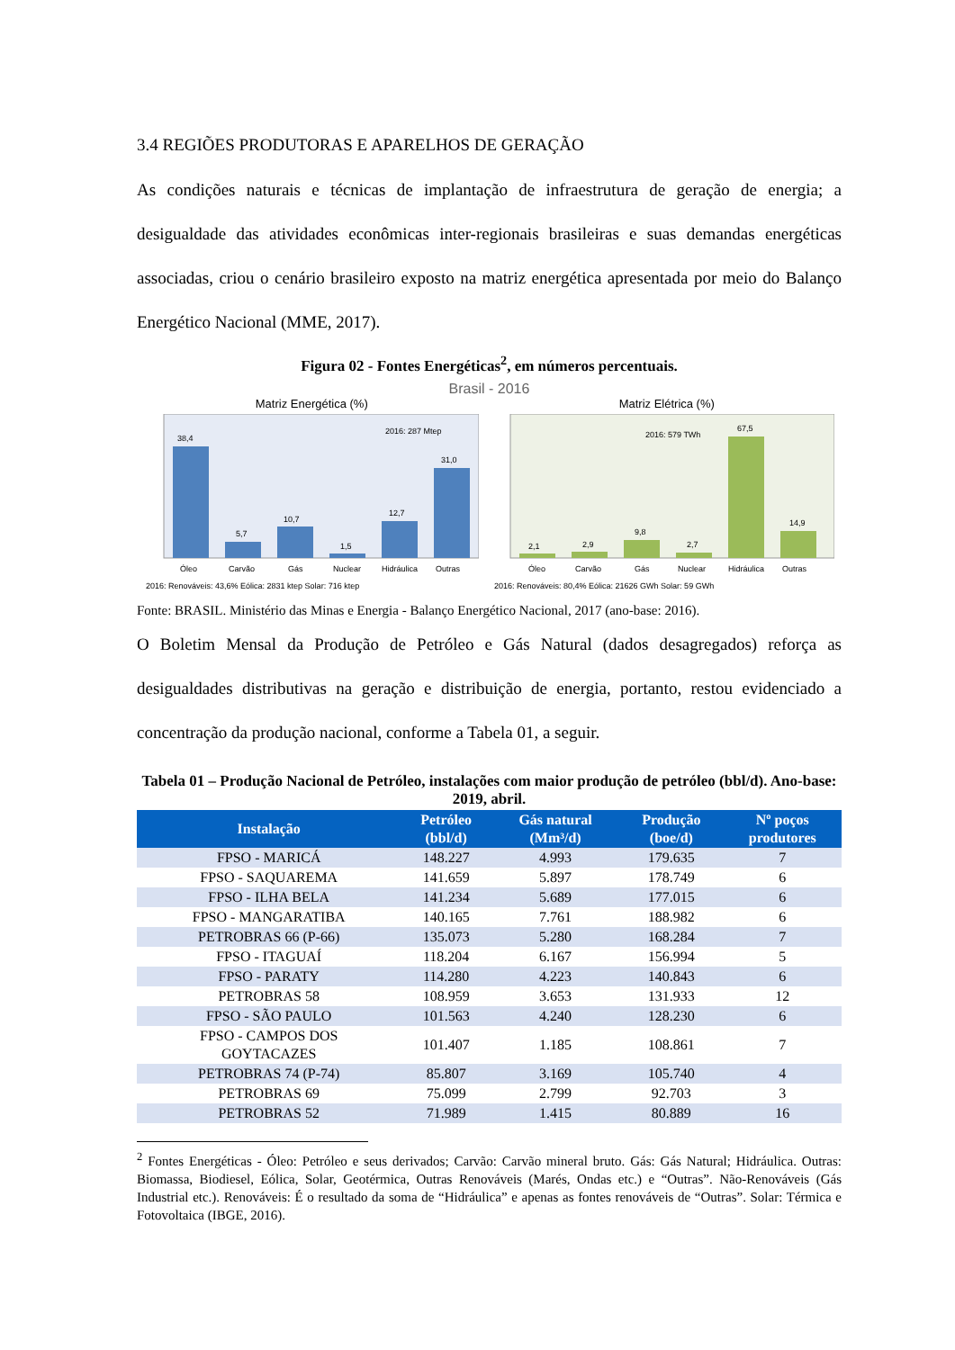3.4 REGIÕES PRODUTORAS E APARELHOS DE GERAÇÃO
As condições naturais e técnicas de implantação de infraestrutura de geração de energia; a desigualdade das atividades econômicas inter-regionais brasileiras e suas demandas energéticas associadas, criou o cenário brasileiro exposto na matriz energética apresentada por meio do Balanço Energético Nacional (MME, 2017).
Figura 02 - Fontes Energéticas<sup>2</sup>, em números percentuais.
Brasil - 2016
Matriz Energética (%)
38,4
5,7
10,7
1,5
12,7
31,0
2016: 287 Mtep
Óleo
Carvão
Gás
Nuclear
Hidráulica
Outras
2016: Renováveis: 43,6% Eólica: 2831 ktep Solar: 716 ktep
Matriz Elétrica (%)
2,1
2,9
9,8
2,7
67,5
14,9
2016: 579 TWh
Óleo
Carvão
Gás
Nuclear
Hidráulica
Outras
2016: Renováveis: 80,4% Eólica: 21626 GWh Solar: 59 GWh
Fonte: BRASIL. Ministério das Minas e Energia - Balanço Energético Nacional, 2017 (ano-base: 2016).
O Boletim Mensal da Produção de Petróleo e Gás Natural (dados desagregados) reforça as desigualdades distributivas na geração e distribuição de energia, portanto, restou evidenciado a concentração da produção nacional, conforme a Tabela 01, a seguir.
Tabela 01 – Produção Nacional de Petróleo, instalações com maior produção de petróleo (bbl/d). Ano-base: 2019, abril.
| Instalação | Petróleo (bbl/d) | Gás natural (Mm³/d) | Produção (boe/d) | Nº poços produtores |
| --- | --- | --- | --- | --- |
| FPSO - MARICÁ | 148.227 | 4.993 | 179.635 | 7 |
| FPSO - SAQUAREMA | 141.659 | 5.897 | 178.749 | 6 |
| FPSO - ILHA BELA | 141.234 | 5.689 | 177.015 | 6 |
| FPSO - MANGARATIBA | 140.165 | 7.761 | 188.982 | 6 |
| PETROBRAS 66 (P-66) | 135.073 | 5.280 | 168.284 | 7 |
| FPSO - ITAGUAÍ | 118.204 | 6.167 | 156.994 | 5 |
| FPSO - PARATY | 114.280 | 4.223 | 140.843 | 6 |
| PETROBRAS 58 | 108.959 | 3.653 | 131.933 | 12 |
| FPSO - SÃO PAULO | 101.563 | 4.240 | 128.230 | 6 |
| FPSO - CAMPOS DOS GOYTACAZES | 101.407 | 1.185 | 108.861 | 7 |
| PETROBRAS 74 (P-74) | 85.807 | 3.169 | 105.740 | 4 |
| PETROBRAS 69 | 75.099 | 2.799 | 92.703 | 3 |
| PETROBRAS 52 | 71.989 | 1.415 | 80.889 | 16 |
<sup>2</sup> Fontes Energéticas - Óleo: Petróleo e seus derivados; Carvão: Carvão mineral bruto. Gás: Gás Natural; Hidráulica. Outras: Biomassa, Biodiesel, Eólica, Solar, Geotérmica, Outras Renováveis (Marés, Ondas etc.) e “Outras”. Não-Renováveis (Gás Industrial etc.). Renováveis: É o resultado da soma de “Hidráulica” e apenas as fontes renováveis de “Outras”. Solar: Térmica e Fotovoltaica (IBGE, 2016).